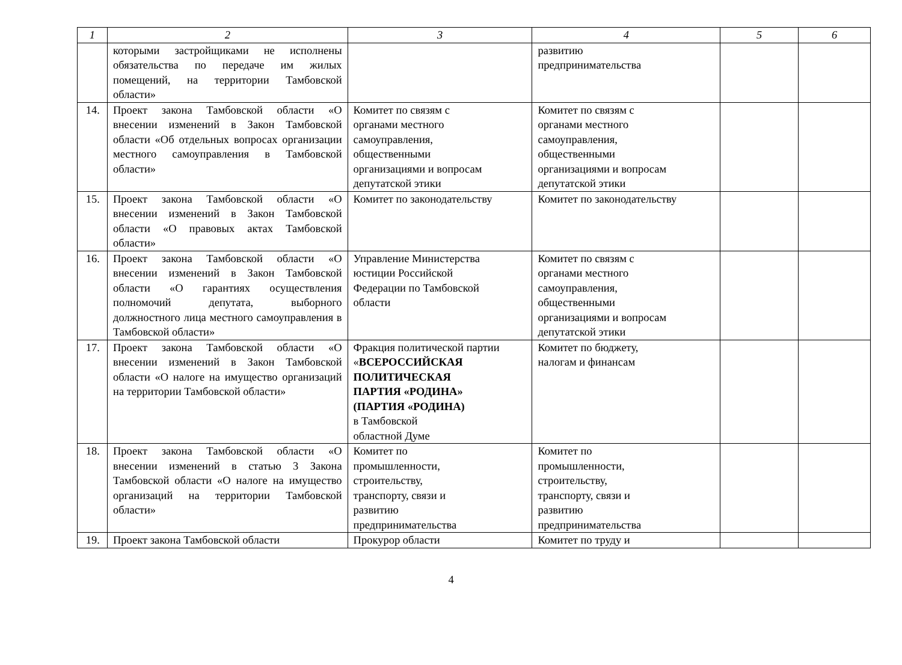| 1 | 2 | 3 | 4 | 5 | 6 |
| --- | --- | --- | --- | --- | --- |
| | которыми застройщиками не исполнены обязательства по передаче им жилых помещений, на территории Тамбовской области» | | развитию предпринимательства | | |
| 14. | Проект закона Тамбовской области «О внесении изменений в Закон Тамбовской области «Об отдельных вопросах организации местного самоуправления в Тамбовской области» | Комитет по связям с органами местного самоуправления, общественными организациями и вопросам депутатской этики | Комитет по связям с органами местного самоуправления, общественными организациями и вопросам депутатской этики | | |
| 15. | Проект закона Тамбовской области «О внесении изменений в Закон Тамбовской области «О правовых актах Тамбовской области» | Комитет по законодательству | Комитет по законодательству | | |
| 16. | Проект закона Тамбовской области «О внесении изменений в Закон Тамбовской области «О гарантиях осуществления полномочий депутата, выборного должностного лица местного самоуправления в Тамбовской области» | Управление Министерства юстиции Российской Федерации по Тамбовской области | Комитет по связям с органами местного самоуправления, общественными организациями и вопросам депутатской этики | | |
| 17. | Проект закона Тамбовской области «О внесении изменений в Закон Тамбовской области «О налоге на имущество организаций на территории Тамбовской области» | Фракция политической партии « ВСЕРОССИЙСКАЯ ПОЛИТИЧЕСКАЯ ПАРТИЯ «РОДИНА» (ПАРТИЯ «РОДИНА) в Тамбовской областной Думе | Комитет по бюджету, налогам и финансам | | |
| 18. | Проект закона Тамбовской области «О внесении изменений в статью 3 Закона Тамбовской области «О налоге на имущество организаций на территории Тамбовской области» | Комитет по промышленности, строительству, транспорту, связи и развитию предпринимательства | Комитет по промышленности, строительству, транспорту, связи и развитию предпринимательства | | |
| 19. | Проект закона Тамбовской области | Прокурор области | Комитет по труду и | | |
4